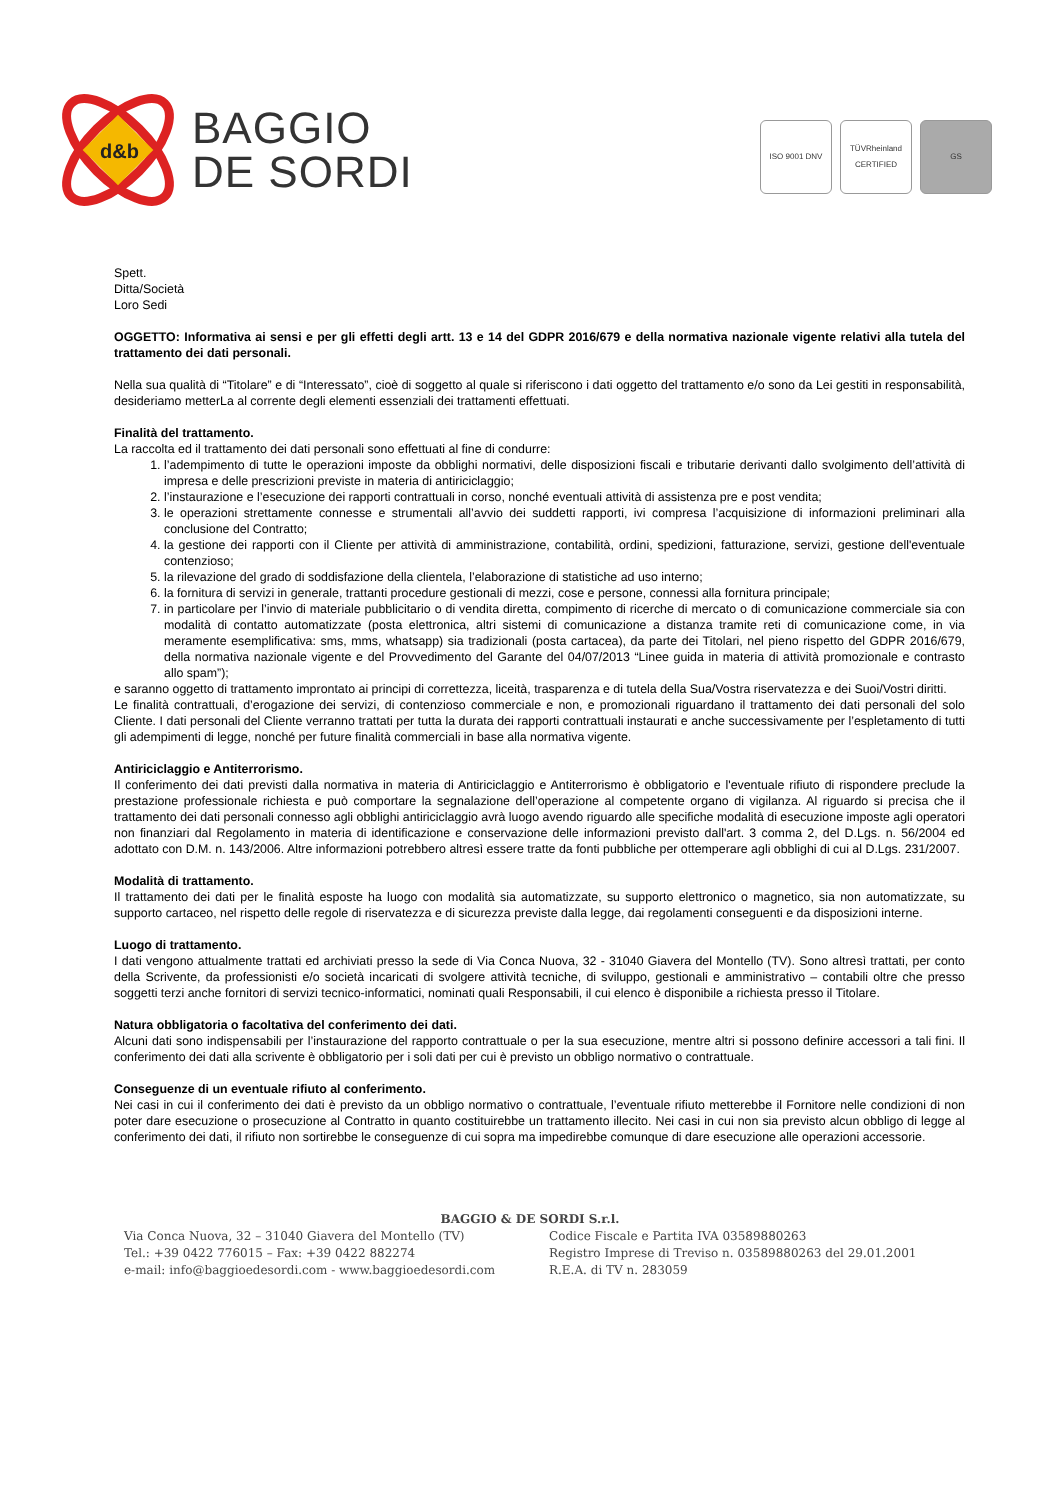d&b
BAGGIO
DE SORDI
ISO 9001 DNV TÜVRheinland CERTIFIED
GS
Spett.
Ditta/Società
Loro Sedi
OGGETTO: Informativa ai sensi e per gli effetti degli artt. 13 e 14 del GDPR 2016/679 e della normativa nazionale vigente relativi alla tutela del trattamento dei dati personali.
Nella sua qualità di “Titolare” e di “Interessato”, cioè di soggetto al quale si riferiscono i dati oggetto del trattamento e/o sono da Lei gestiti in responsabilità, desideriamo metterLa al corrente degli elementi essenziali dei trattamenti effettuati.
Finalità del trattamento.
La raccolta ed il trattamento dei dati personali sono effettuati al fine di condurre:
1. l’adempimento di tutte le operazioni imposte da obblighi normativi, delle disposizioni fiscali e tributarie derivanti dallo svolgimento dell’attività di impresa e delle prescrizioni previste in materia di antiriciclaggio;
2. l’instaurazione e l’esecuzione dei rapporti contrattuali in corso, nonché eventuali attività di assistenza pre e post vendita;
3. le operazioni strettamente connesse e strumentali all’avvio dei suddetti rapporti, ivi compresa l’acquisizione di informazioni preliminari alla conclusione del Contratto;
4. la gestione dei rapporti con il Cliente per attività di amministrazione, contabilità, ordini, spedizioni, fatturazione, servizi, gestione dell'eventuale contenzioso;
5. la rilevazione del grado di soddisfazione della clientela, l’elaborazione di statistiche ad uso interno;
6. la fornitura di servizi in generale, trattanti procedure gestionali di mezzi, cose e persone, connessi alla fornitura principale;
7. in particolare per l’invio di materiale pubblicitario o di vendita diretta, compimento di ricerche di mercato o di comunicazione commerciale sia con modalità di contatto automatizzate (posta elettronica, altri sistemi di comunicazione a distanza tramite reti di comunicazione come, in via meramente esemplificativa: sms, mms, whatsapp) sia tradizionali (posta cartacea), da parte dei Titolari, nel pieno rispetto del GDPR 2016/679, della normativa nazionale vigente e del Provvedimento del Garante del 04/07/2013 “Linee guida in materia di attività promozionale e contrasto allo spam”);
e saranno oggetto di trattamento improntato ai principi di correttezza, liceità, trasparenza e di tutela della Sua/Vostra riservatezza e dei Suoi/Vostri diritti.
Le finalità contrattuali, d’erogazione dei servizi, di contenzioso commerciale e non, e promozionali riguardano il trattamento dei dati personali del solo Cliente. I dati personali del Cliente verranno trattati per tutta la durata dei rapporti contrattuali instaurati e anche successivamente per l’espletamento di tutti gli adempimenti di legge, nonché per future finalità commerciali in base alla normativa vigente.
Antiriciclaggio e Antiterrorismo.
Il conferimento dei dati previsti dalla normativa in materia di Antiriciclaggio e Antiterrorismo è obbligatorio e l'eventuale rifiuto di rispondere preclude la prestazione professionale richiesta e può comportare la segnalazione dell’operazione al competente organo di vigilanza. Al riguardo si precisa che il trattamento dei dati personali connesso agli obblighi antiriciclaggio avrà luogo avendo riguardo alle specifiche modalità di esecuzione imposte agli operatori non finanziari dal Regolamento in materia di identificazione e conservazione delle informazioni previsto dall'art. 3 comma 2, del D.Lgs. n. 56/2004 ed adottato con D.M. n. 143/2006. Altre informazioni potrebbero altresì essere tratte da fonti pubbliche per ottemperare agli obblighi di cui al D.Lgs. 231/2007.
Modalità di trattamento.
Il trattamento dei dati per le finalità esposte ha luogo con modalità sia automatizzate, su supporto elettronico o magnetico, sia non automatizzate, su supporto cartaceo, nel rispetto delle regole di riservatezza e di sicurezza previste dalla legge, dai regolamenti conseguenti e da disposizioni interne.
Luogo di trattamento.
I dati vengono attualmente trattati ed archiviati presso la sede di Via Conca Nuova, 32 - 31040 Giavera del Montello (TV). Sono altresì trattati, per conto della Scrivente, da professionisti e/o società incaricati di svolgere attività tecniche, di sviluppo, gestionali e amministrativo – contabili oltre che presso soggetti terzi anche fornitori di servizi tecnico-informatici, nominati quali Responsabili, il cui elenco è disponibile a richiesta presso il Titolare.
Natura obbligatoria o facoltativa del conferimento dei dati.
Alcuni dati sono indispensabili per l’instaurazione del rapporto contrattuale o per la sua esecuzione, mentre altri si possono definire accessori a tali fini. Il conferimento dei dati alla scrivente è obbligatorio per i soli dati per cui è previsto un obbligo normativo o contrattuale.
Conseguenze di un eventuale rifiuto al conferimento.
Nei casi in cui il conferimento dei dati è previsto da un obbligo normativo o contrattuale, l’eventuale rifiuto metterebbe il Fornitore nelle condizioni di non poter dare esecuzione o prosecuzione al Contratto in quanto costituirebbe un trattamento illecito. Nei casi in cui non sia previsto alcun obbligo di legge al conferimento dei dati, il rifiuto non sortirebbe le conseguenze di cui sopra ma impedirebbe comunque di dare esecuzione alle operazioni accessorie.
BAGGIO & DE SORDI S.r.l.
Via Conca Nuova, 32 – 31040 Giavera del Montello (TV)
Tel.: +39 0422 776015 – Fax: +39 0422 882274
e-mail: info@baggioedesordi.com - www.baggioedesordi.com
Codice Fiscale e Partita IVA 03589880263
Registro Imprese di Treviso n. 03589880263 del 29.01.2001
R.E.A. di TV n. 283059